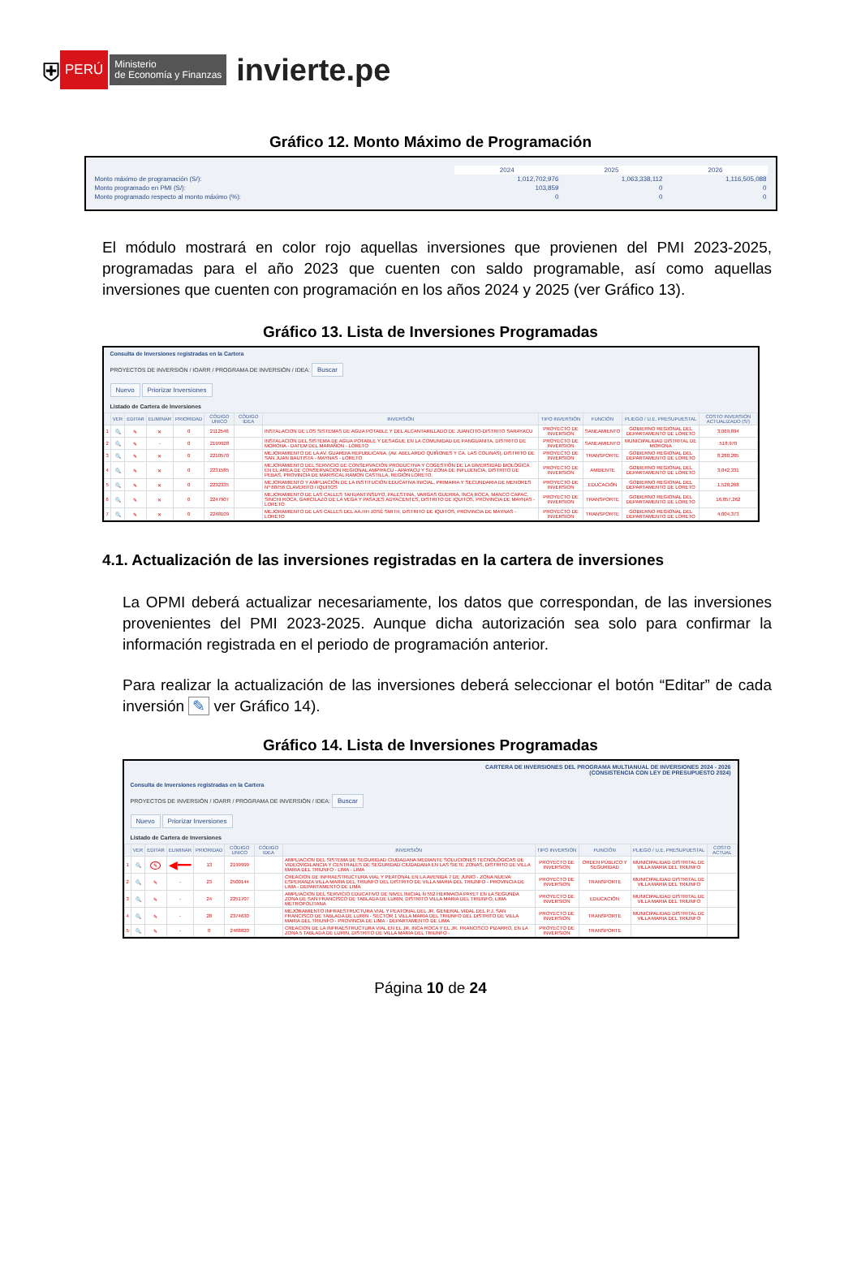⛨ PERÚ Ministerio
de Economía y Finanzas invierte.pe
Gráfico 12. Monto Máximo de Programación
| | 2024 | 2025 | 2026 |
| Monto máximo de programación (S/): | 1,012,702,976 | 1,063,338,112 | 1,116,505,088 |
| Monto programado en PMI (S/): | 103,859 | 0 | 0 |
| Monto programado respecto al monto máximo (%): | 0 | 0 | 0 |
El módulo mostrará en color rojo aquellas inversiones que provienen del PMI 2023-2025, programadas para el año 2023 que cuenten con saldo programable, así como aquellas inversiones que cuenten con programación en los años 2024 y 2025 (ver Gráfico 13).
Gráfico 13. Lista de Inversiones Programadas
Consulta de Inversiones registradas en la Cartera
PROYECTOS DE INVERSIÓN / IOARR / PROGRAMA DE INVERSIÓN / IDEA: Buscar
Nuevo Priorizar Inversiones
Listado de Cartera de Inversiones
| | VER | EDITAR | ELIMINAR | PRIORIDAD | CÓDIGO UNICO | CÓDIGO IDEA | INVERSIÓN | TIPO INVERSIÓN | FUNCIÓN | PLIEGO / U.E. PRESUPUESTAL | COSTO INVERSIÓN ACTUALIZADO (S/) |
| --- | --- | --- | --- | --- | --- | --- | --- | --- | --- | --- | --- |
| 1 | 🔍 | ✎ | ✕ | 0 | 2112546 | | INSTALACION DE LOS SISTEMAS DE AGUA POTABLE Y DEL ALCANTARILLADO DE JUANCITO-DISTRITO SARAYACU | PROYECTO DE INVERSION | SANEAMIENTO | GOBIERNO REGIONAL DEL DEPARTAMENTO DE LORETO | 3,069,894 |
| 2 | 🔍 | ✎ | - | 0 | 2199928 | | INSTALACION DEL SISTEMA DE AGUA POTABLE Y DESAGUE EN LA COMUNIDAD DE PANGUANITA, DISTRITO DE MORONA - DATEM DEL MARAÑON - LORETO | PROYECTO DE INVERSION | SANEAMIENTO | MUNICIPALIDAD DISTRITAL DE MORONA | 518,970 |
| 3 | 🔍 | ✎ | ✕ | 0 | 2210570 | | MEJORAMIENTO DE LA AV. GUARDIA REPUBLICANA, (AV. ABELARDO QUIÑONES Y CA. LAS COLINAS), DISTRITO DE SAN JUAN BAUTISTA - MAYNAS - LORETO | PROYECTO DE INVERSION | TRANSPORTE | GOBIERNO REGIONAL DEL DEPARTAMENTO DE LORETO | 8,280,205 |
| 4 | 🔍 | ✎ | ✕ | 0 | 2231585 | | MEJORAMIENTO DEL SERVICIO DE CONSERVACIÓN PRODUCTIVA Y COGESTIÓN DE LA DIVERSIDAD BIOLÓGICA EN EL AREA DE CONSERVACION REGIONAL AMPIYACU - APAYACU Y SU ZONA DE INFLUENCIA, DISTRITO DE PEBAS, PROVINCIA DE MARISCAL RAMON CASTILLA, REGIÓN LORETO. | PROYECTO DE INVERSION | AMBIENTE | GOBIERNO REGIONAL DEL DEPARTAMENTO DE LORETO | 3,042,331 |
| 5 | 🔍 | ✎ | ✕ | 0 | 2232335 | | MEJORAMIENTO Y AMPLIACIÓN DE LA INSTITUCIÓN EDUCATIVA INICIAL, PRIMARIA Y SECUNDARIA DE MENORES Nº 60756 CLAVERITO / IQUITOS | PROYECTO DE INVERSION | EDUCACIÓN | GOBIERNO REGIONAL DEL DEPARTAMENTO DE LORETO | 1,528,268 |
| 6 | 🔍 | ✎ | ✕ | 0 | 2247907 | | MEJORAMIENTO DE LAS CALLES TAHUANTINSUYO, PALESTINA, VARGAS GUERRA, INCA ROCA, MANCO CAPAC, SINCHI ROCA, GARCILAZO DE LA VEGA Y PASAJES ADYACENTES, DISTRITO DE IQUITOS, PROVINCIA DE MAYNAS - LORETO | PROYECTO DE INVERSION | TRANSPORTE | GOBIERNO REGIONAL DEL DEPARTAMENTO DE LORETO | 16,857,262 |
| 7 | 🔍 | ✎ | ✕ | 0 | 2248109 | | MEJORAMIENTO DE LAS CALLES DEL AA.HH JOSÉ SMITH, DISTRITO DE IQUITOS, PROVINCIA DE MAYNAS - LORETO | PROYECTO DE INVERSION | TRANSPORTE | GOBIERNO REGIONAL DEL DEPARTAMENTO DE LORETO | 4,004,373 |
4.1. Actualización de las inversiones registradas en la cartera de inversiones
La OPMI deberá actualizar necesariamente, los datos que correspondan, de las inversiones provenientes del PMI 2023-2025. Aunque dicha autorización sea solo para confirmar la información registrada en el periodo de programación anterior.
Para realizar la actualización de las inversiones deberá seleccionar el botón “Editar” de cada inversión ✎ ver Gráfico 14).
Gráfico 14. Lista de Inversiones Programadas
CARTERA DE INVERSIONES DEL PROGRAMA MULTIANUAL DE INVERSIONES 2024 - 2026
(CONSISTENCIA CON LEY DE PRESUPUESTO 2024)
Consulta de Inversiones registradas en la Cartera
PROYECTOS DE INVERSIÓN / IOARR / PROGRAMA DE INVERSIÓN / IDEA: Buscar
Nuevo Priorizar Inversiones
Listado de Cartera de Inversiones
| | VER | EDITAR | ELIMINAR | PRIORIDAD | CÓDIGO UNICO | CÓDIGO IDEA | INVERSIÓN | TIPO INVERSIÓN | FUNCIÓN | PLIEGO / U.E. PRESUPUESTAL | COSTO ACTUAL |
| --- | --- | --- | --- | --- | --- | --- | --- | --- | --- | --- | --- |
| 1 | 🔍 | ✎ | ◀━━ | 13 | 2199999 | | AMPLIACION DEL SISTEMA DE SEGURIDAD CIUDADANA MEDIANTE SOLUCIONES TECNOLÓGICAS DE VIDEOVIGILANCIA Y CENTRALES DE SEGURIDAD CIUDADANA EN LAS SIETE ZONAS, DISTRITO DE VILLA MARIA DEL TRIUNFO - LIMA - LIMA | PROYECTO DE INVERSION | ORDEN PÚBLICO Y SEGURIDAD | MUNICIPALIDAD DISTRITAL DE VILLA MARIA DEL TRIUNFO | |
| 2 | 🔍 | ✎ | - | 23 | 2500144 | | CREACION DE INFRAESTRUCTURA VIAL Y PEATONAL EN LA AVENIDA 7 DE JUNIO - ZONA NUEVA ESPERANZA VILLA MARIA DEL TRIUNFO DEL DISTRITO DE VILLA MARIA DEL TRIUNFO - PROVINCIA DE LIMA - DEPARTAMENTO DE LIMA | PROYECTO DE INVERSION | TRANSPORTE | MUNICIPALIDAD DISTRITAL DE VILLA MARIA DEL TRIUNFO | |
| 3 | 🔍 | ✎ | - | 24 | 2251707 | | AMPLIACION DEL SERVICIO EDUCATIVO DE NIVEL INICIAL N 552 HERMACIA PAYET EN LA SEGUNDA ZONA DE SAN FRANCISCO DE TABLADA DE LURIN, DISTRITO VILLA MARIA DEL TRIUNFO, LIMA METROPOLITANA | PROYECTO DE INVERSION | EDUCACIÓN | MUNICIPALIDAD DISTRITAL DE VILLA MARIA DEL TRIUNFO | |
| 4 | 🔍 | ✎ | - | 28 | 2374630 | | MEJORAMIENTO INFRAESTRUCTURA VIAL Y PEATONAL DEL JR. GENERAL VIDAL DEL P.J. SAN FRANCISCO DE TABLADA DE LURÍN - SECTOR 1 VILLA MARIA DEL TRIUNFO DEL DISTRITO DE VILLA MARIA DEL TRIUNFO - PROVINCIA DE LIMA - DEPARTAMENTO DE LIMA | PROYECTO DE INVERSION | TRANSPORTE | MUNICIPALIDAD DISTRITAL DE VILLA MARIA DEL TRIUNFO | |
| 5 | 🔍 | ✎ | - | 0 | 2468820 | | CREACION DE LA INFRAESTRUCTURA VIAL EN EL JR. INCA ROCA Y EL JR. FRANCISCO PIZARRO, EN LA ZONA 5 TABLADA DE LURIN, DISTRITO DE VILLA MARIA DEL TRIUNFO - | PROYECTO DE INVERSION | TRANSPORTE | | |
Página 10 de 24